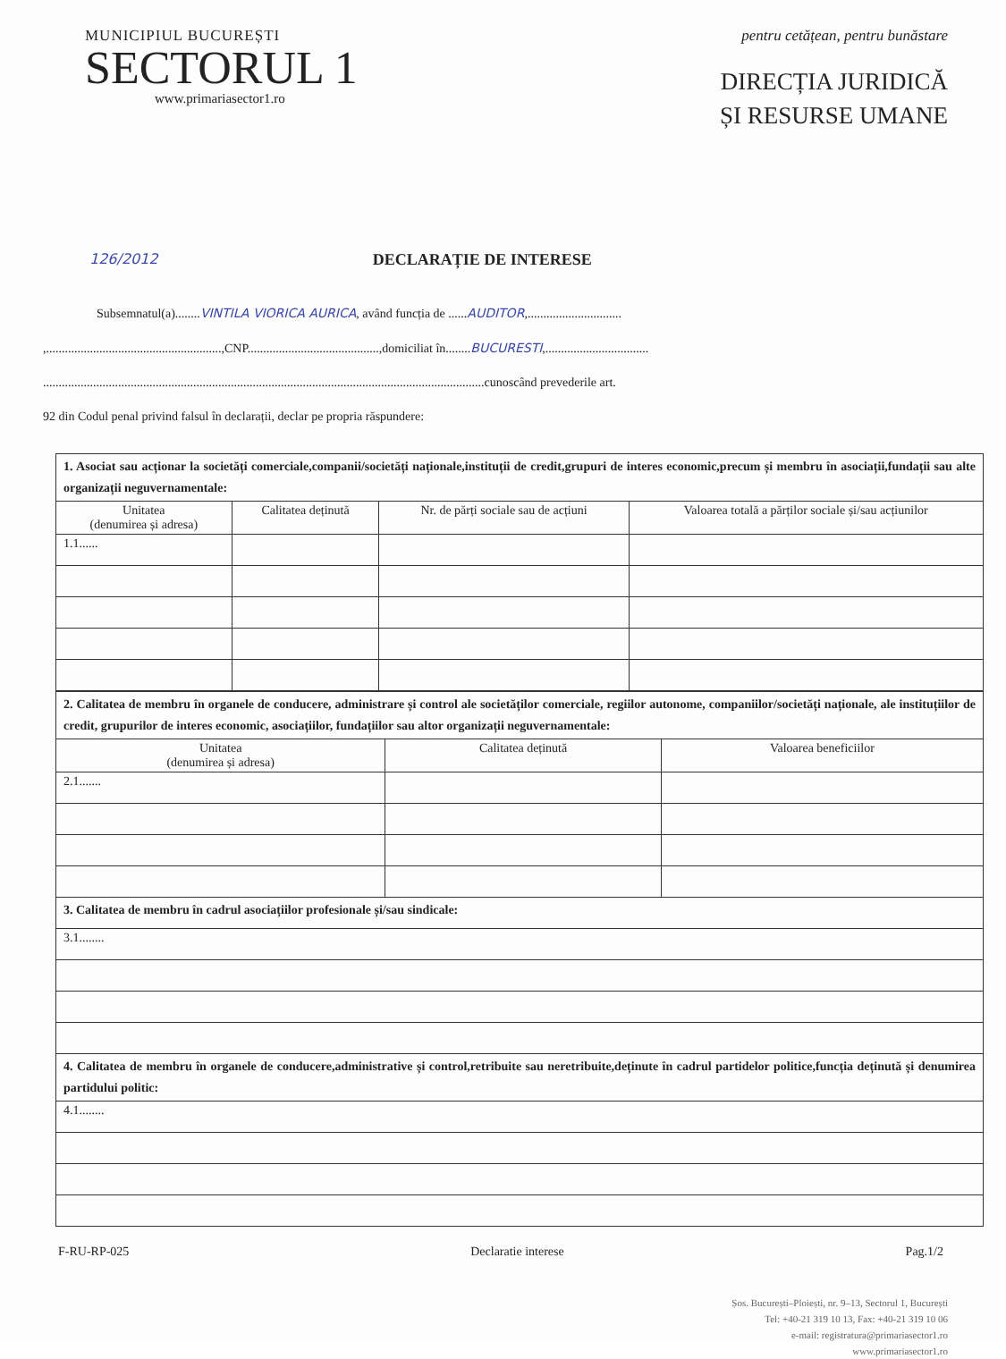MUNICIPIUL BUCUREȘTI
SECTORUL 1
www.primariasector1.ro
pentru cetățean, pentru bunăstare
DIRECȚIA JURIDICĂ
ȘI RESURSE UMANE
126/2012 DECLARAȚIE DE INTERESE
Subsemnatul(a)........ VINTILA VIORICA AURICA, având funcția de ......AUDITOR,..............................
,........................................................,CNP..........................................,domiciliat în........BUCURESTI,.................................
.............................................................................................................................................cunoscând prevederile art.
92 din Codul penal privind falsul în declarații, declar pe propria răspundere:
| 1. Asociat sau acționar la societăți comerciale,companii/societăți naționale,instituții de credit,grupuri de interes economic,precum și membru în asociații,fundații sau alte organizații neguvernamentale: | | | |
| Unitatea (denumirea și adresa) | Calitatea deținută | Nr. de părți sociale sau de acțiuni | Valoarea totală a părților sociale și/sau acțiunilor |
| 1.1...... | | | |
| 2. Calitatea de membru în organele de conducere, administrare și control ale societăților comerciale, regiilor autonome, companiilor/societăți naționale, ale instituțiilor de credit, grupurilor de interes economic, asociațiilor, fundațiilor sau altor organizații neguvernamentale: | | |
| Unitatea (denumirea și adresa) | Calitatea deținută | Valoarea beneficiilor |
| 2.1....... | | |
| 3. Calitatea de membru în cadrul asociațiilor profesionale și/sau sindicale: | | |
| 3.1........ | | |
| 4. Calitatea de membru în organele de conducere,administrative și control,retribuite sau neretribuite,deținute în cadrul partidelor politice,funcția deținută și denumirea partidului politic: | | |
| 4.1........ | | |
F-RU-RP-025 Declaratie interese Pag.1/2
Șos. București–Ploiești, nr. 9–13, Sectorul 1, București
Tel: +40-21 319 10 13, Fax: +40-21 319 10 06
e-mail: registratura@primariasector1.ro
www.primariasector1.ro